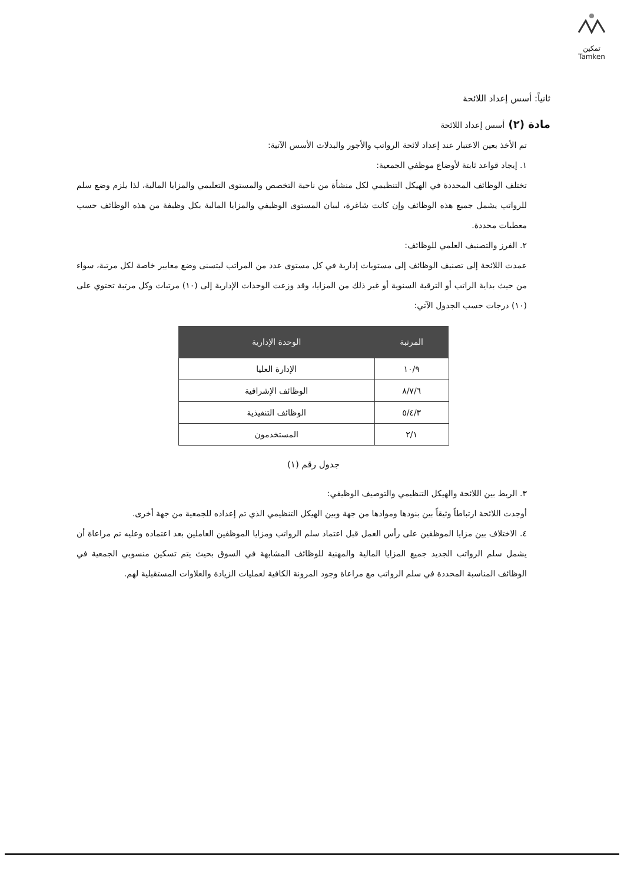تمكين
Tamken
ثانياً: أسس إعداد اللائحة
مادة (٢) أسس إعداد اللائحة
تم الأخذ بعين الاعتبار عند إعداد لائحة الرواتب والأجور والبدلات الأسس الآتية:
١. إيجاد قواعد ثابتة لأوضاع موظفي الجمعية:
تختلف الوظائف المحددة في الهيكل التنظيمي لكل منشأة من ناحية التخصص والمستوى التعليمي والمزايا المالية، لذا يلزم وضع سلم للرواتب يشمل جميع هذه الوظائف وإن كانت شاغرة، لبيان المستوى الوظيفي والمزايا المالية بكل وظيفة من هذه الوظائف حسب معطيات محددة.
٢. الفرز والتصنيف العلمي للوظائف:
عمدت اللائحة إلى تصنيف الوظائف إلى مستويات إدارية في كل مستوى عدد من المراتب ليتسنى وضع معايير خاصة لكل مرتبة، سواء من حيث بداية الراتب أو الترقية السنوية أو غير ذلك من المزايا، وقد وزعت الوحدات الإدارية إلى (١٠) مرتبات وكل مرتبة تحتوي على (١٠) درجات حسب الجدول الآتي:
| المرتبة | الوحدة الإدارية |
| --- | --- |
| ١٠/٩ | الإدارة العليا |
| ٨/٧/٦ | الوظائف الإشرافية |
| ٥/٤/٣ | الوظائف التنفيذية |
| ٢/١ | المستخدمون |
جدول رقم (١)
٣. الربط بين اللائحة والهيكل التنظيمي والتوصيف الوظيفي:
أوجدت اللائحة ارتباطاً وثيقاً بين بنودها وموادها من جهة وبين الهيكل التنظيمي الذي تم إعداده للجمعية من جهة أخرى.
٤. الاختلاف بين مزايا الموظفين على رأس العمل قبل اعتماد سلم الرواتب ومزايا الموظفين العاملين بعد اعتماده وعليه تم مراعاة أن يشمل سلم الرواتب الجديد جميع المزايا المالية والمهنية للوظائف المشابهة في السوق بحيث يتم تسكين منسوبي الجمعية في الوظائف المناسبة المحددة في سلم الرواتب مع مراعاة وجود المرونة الكافية لعمليات الزيادة والعلاوات المستقبلية لهم.